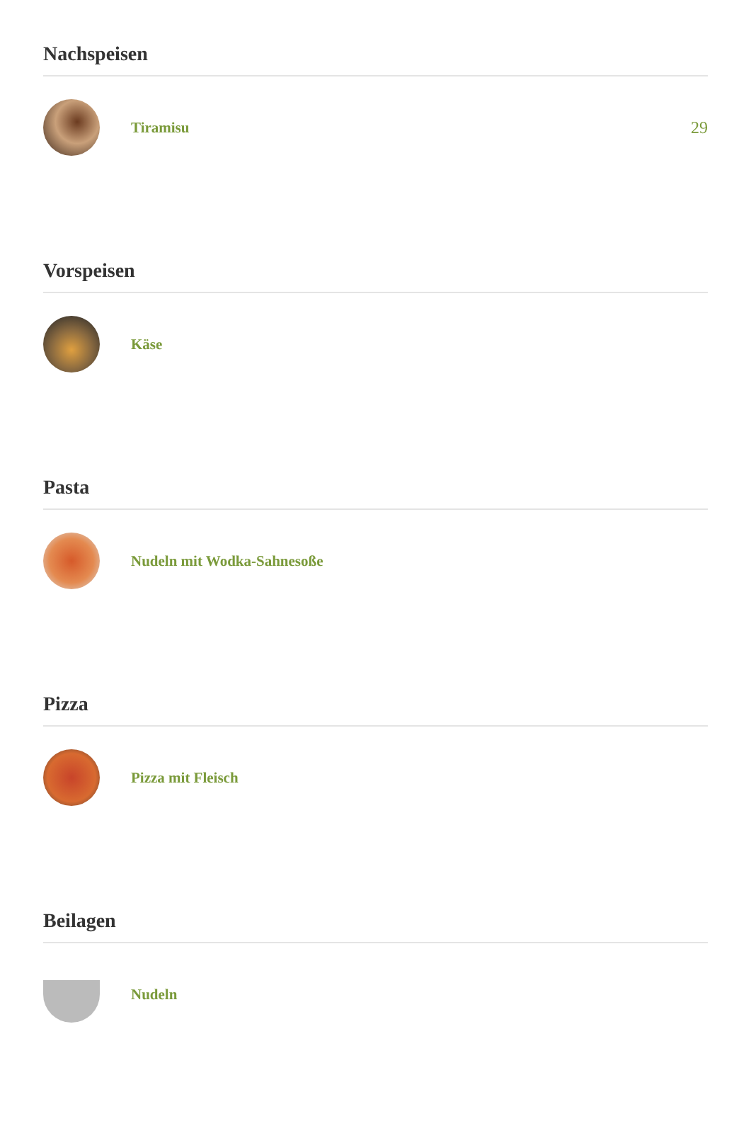Nachspeisen
Tiramisu 29
Vorspeisen
Käse
Pasta
Nudeln mit Wodka-Sahnesoße
Pizza
Pizza mit Fleisch
Beilagen
Nudeln